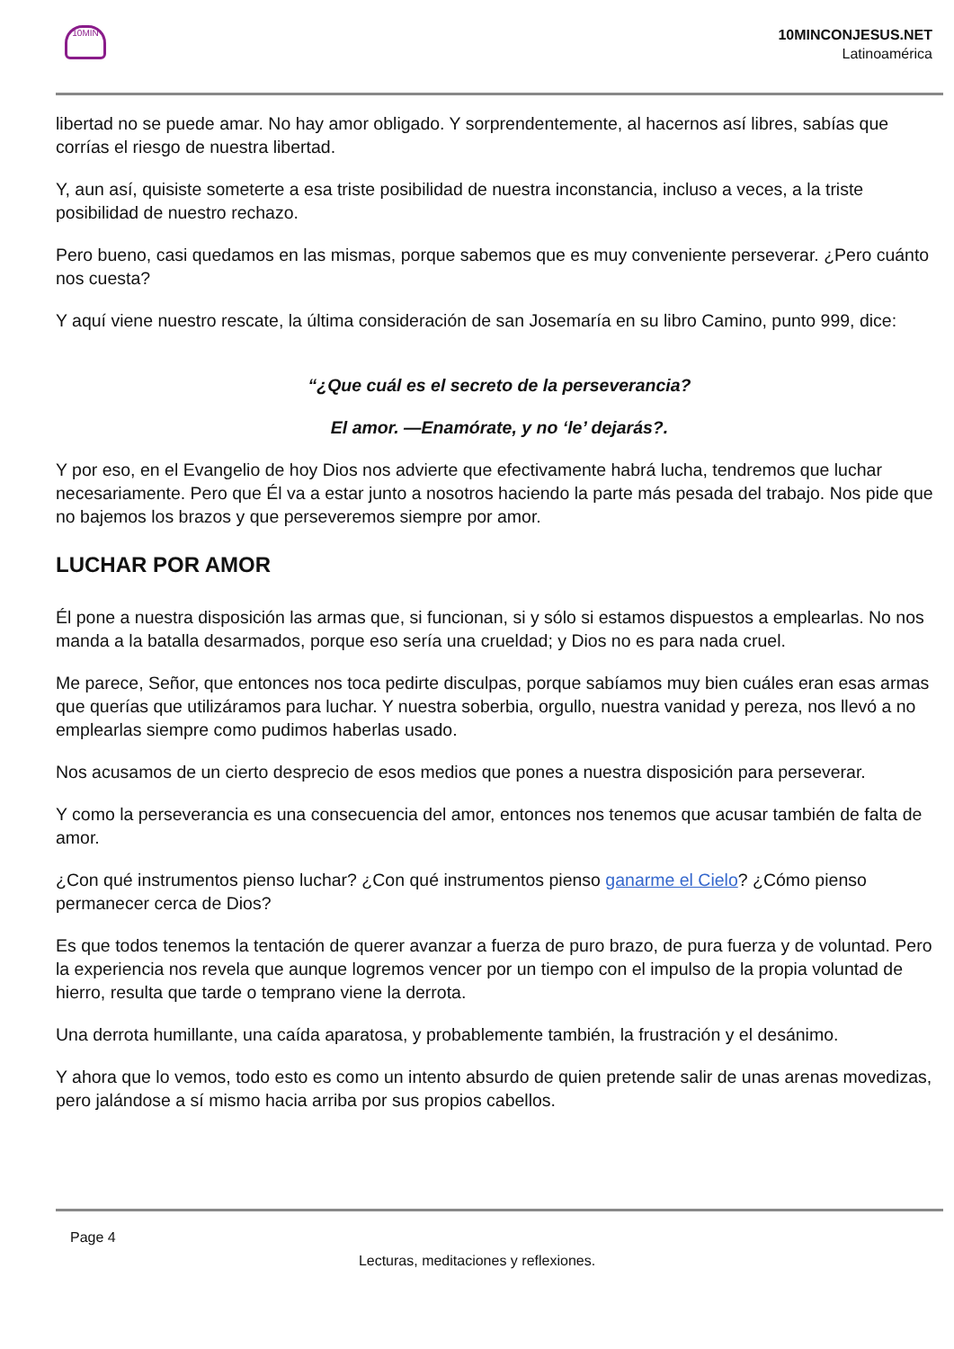10MIN
10MINCONJESUS.NET
Latinoamérica
libertad no se puede amar. No hay amor obligado. Y sorprendentemente, al hacernos así libres, sabías que corrías el riesgo de nuestra libertad.
Y, aun así, quisiste someterte a esa triste posibilidad de nuestra inconstancia, incluso a veces, a la triste posibilidad de nuestro rechazo.
Pero bueno, casi quedamos en las mismas, porque sabemos que es muy conveniente perseverar. ¿Pero cuánto nos cuesta?
Y aquí viene nuestro rescate, la última consideración de san Josemaría en su libro Camino, punto 999, dice:
“¿Que cuál es el secreto de la perseverancia?
El amor. —Enamórate, y no ‘le’ dejarás?.
Y por eso, en el Evangelio de hoy Dios nos advierte que efectivamente habrá lucha, tendremos que luchar necesariamente. Pero que Él va a estar junto a nosotros haciendo la parte más pesada del trabajo. Nos pide que no bajemos los brazos y que perseveremos siempre por amor.
LUCHAR POR AMOR
Él pone a nuestra disposición las armas que, si funcionan, si y sólo si estamos dispuestos a emplearlas. No nos manda a la batalla desarmados, porque eso sería una crueldad; y Dios no es para nada cruel.
Me parece, Señor, que entonces nos toca pedirte disculpas, porque sabíamos muy bien cuáles eran esas armas que querías que utilizáramos para luchar. Y nuestra soberbia, orgullo, nuestra vanidad y pereza, nos llevó a no emplearlas siempre como pudimos haberlas usado.
Nos acusamos de un cierto desprecio de esos medios que pones a nuestra disposición para perseverar.
Y como la perseverancia es una consecuencia del amor, entonces nos tenemos que acusar también de falta de amor.
¿Con qué instrumentos pienso luchar? ¿Con qué instrumentos pienso ganarme el Cielo? ¿Cómo pienso permanecer cerca de Dios?
Es que todos tenemos la tentación de querer avanzar a fuerza de puro brazo, de pura fuerza y de voluntad. Pero la experiencia nos revela que aunque logremos vencer por un tiempo con el impulso de la propia voluntad de hierro, resulta que tarde o temprano viene la derrota.
Una derrota humillante, una caída aparatosa, y probablemente también, la frustración y el desánimo.
Y ahora que lo vemos, todo esto es como un intento absurdo de quien pretende salir de unas arenas movedizas, pero jalándose a sí mismo hacia arriba por sus propios cabellos.
Page 4
Lecturas, meditaciones y reflexiones.